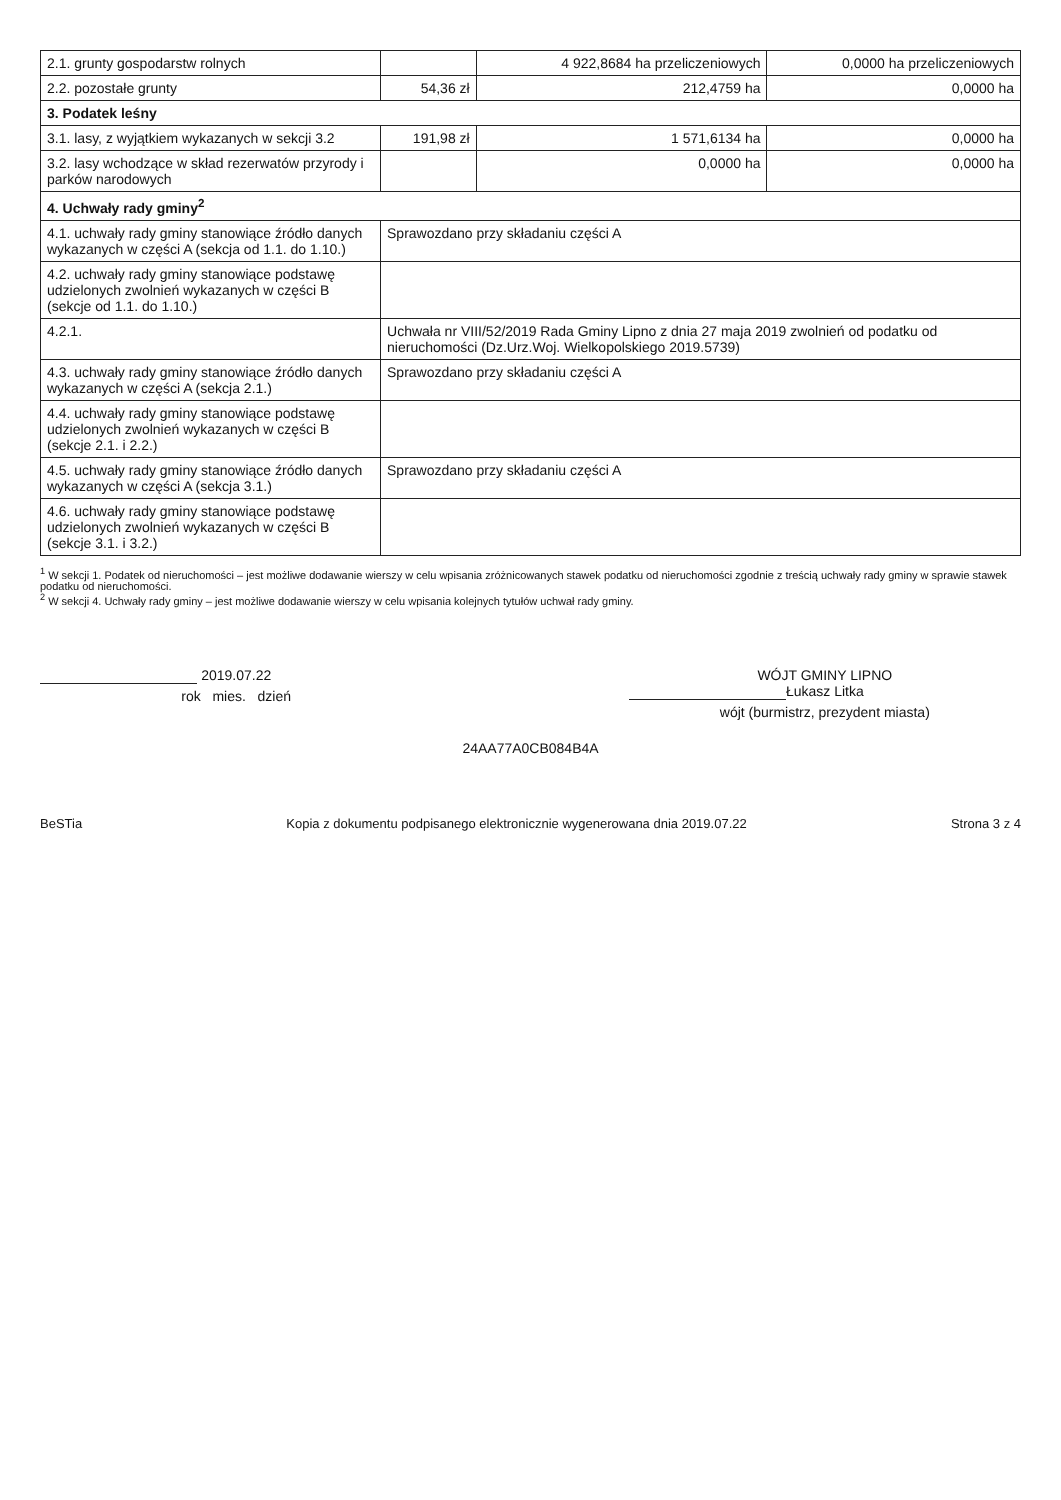| 2.1. grunty gospodarstw rolnych | | 4 922,8684 ha przeliczeniowych | 0,0000 ha przeliczeniowych |
| 2.2. pozostałe grunty | 54,36 zł | 212,4759 ha | 0,0000 ha |
| 3. Podatek leśny | | | |
| 3.1. lasy, z wyjątkiem wykazanych w sekcji 3.2 | 191,98 zł | 1 571,6134 ha | 0,0000 ha |
| 3.2. lasy wchodzące w skład rezerwatów przyrody i parków narodowych | | 0,0000 ha | 0,0000 ha |
| 4. Uchwały rady gminy<sup>2</sup> | | | |
| 4.1. uchwały rady gminy stanowiące źródło danych wykazanych w części A (sekcja od 1.1. do 1.10.) | Sprawozdano przy składaniu części A | | |
| 4.2. uchwały rady gminy stanowiące podstawę udzielonych zwolnień wykazanych w części B (sekcje od 1.1. do 1.10.) | | | |
| 4.2.1. | Uchwała nr VIII/52/2019 Rada Gminy Lipno z dnia 27 maja 2019 zwolnień od podatku od nieruchomości (Dz.Urz.Woj. Wielkopolskiego 2019.5739) | | |
| 4.3. uchwały rady gminy stanowiące źródło danych wykazanych w części A (sekcja 2.1.) | Sprawozdano przy składaniu części A | | |
| 4.4. uchwały rady gminy stanowiące podstawę udzielonych zwolnień wykazanych w części B (sekcje 2.1. i 2.2.) | | | |
| 4.5. uchwały rady gminy stanowiące źródło danych wykazanych w części A (sekcja 3.1.) | Sprawozdano przy składaniu części A | | |
| 4.6. uchwały rady gminy stanowiące podstawę udzielonych zwolnień wykazanych w części B (sekcje 3.1. i 3.2.) | | | |
<sup>1</sup> W sekcji 1. Podatek od nieruchomości – jest możliwe dodawanie wierszy w celu wpisania zróżnicowanych stawek podatku od nieruchomości zgodnie z treścią uchwały rady gminy w sprawie stawek podatku od nieruchomości.
<sup>2</sup> W sekcji 4. Uchwały rady gminy – jest możliwe dodawanie wierszy w celu wpisania kolejnych tytułów uchwał rady gminy.
2019.07.22
rok mies. dzień
WÓJT GMINY LIPNO
Łukasz Litka
wójt (burmistrz, prezydent miasta)
24AA77A0CB084B4A
BeSTia Kopia z dokumentu podpisanego elektronicznie wygenerowana dnia 2019.07.22 Strona 3 z 4